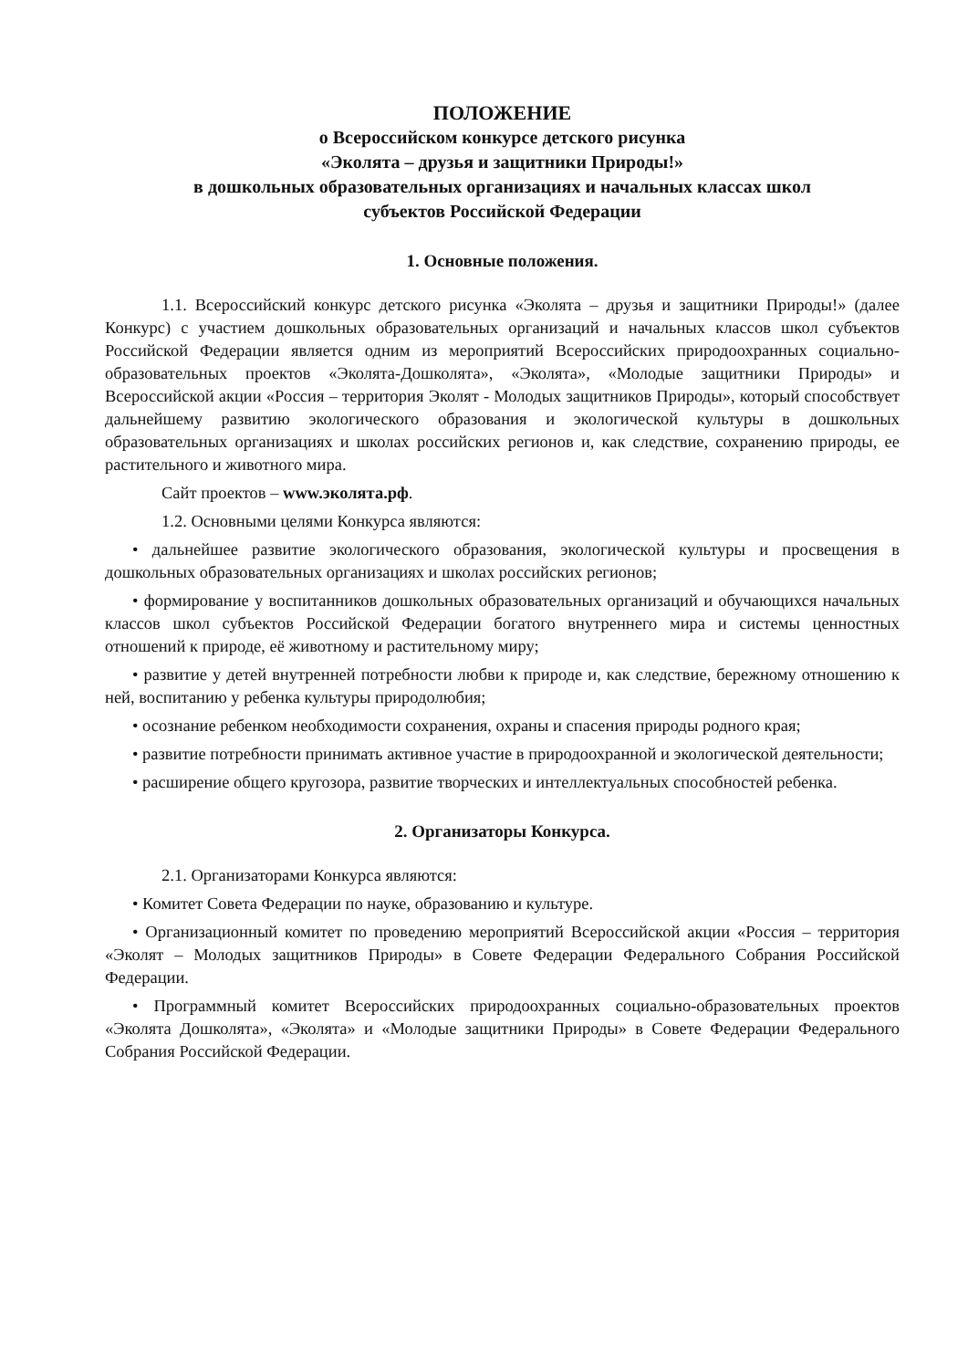ПОЛОЖЕНИЕ
о Всероссийском конкурсе детского рисунка
«Эколята – друзья и защитники Природы!»
в дошкольных образовательных организациях и начальных классах школ
субъектов Российской Федерации
1. Основные положения.
1.1. Всероссийский конкурс детского рисунка «Эколята – друзья и защитники Природы!» (далее Конкурс) с участием дошкольных образовательных организаций и начальных классов школ субъектов Российской Федерации является одним из мероприятий Всероссийских природоохранных социально-образовательных проектов «Эколята-Дошколята», «Эколята», «Молодые защитники Природы» и Всероссийской акции «Россия – территория Эколят - Молодых защитников Природы», который способствует дальнейшему развитию экологического образования и экологической культуры в дошкольных образовательных организациях и школах российских регионов и, как следствие, сохранению природы, ее растительного и животного мира.
Сайт проектов – www.эколята.рф.
1.2. Основными целями Конкурса являются:
• дальнейшее развитие экологического образования, экологической культуры и просвещения в дошкольных образовательных организациях и школах российских регионов;
• формирование у воспитанников дошкольных образовательных организаций и обучающихся начальных классов школ субъектов Российской Федерации богатого внутреннего мира и системы ценностных отношений к природе, её животному и растительному миру;
• развитие у детей внутренней потребности любви к природе и, как следствие, бережному отношению к ней, воспитанию у ребенка культуры природолюбия;
• осознание ребенком необходимости сохранения, охраны и спасения природы родного края;
• развитие потребности принимать активное участие в природоохранной и экологической деятельности;
• расширение общего кругозора, развитие творческих и интеллектуальных способностей ребенка.
2. Организаторы Конкурса.
2.1. Организаторами Конкурса являются:
• Комитет Совета Федерации по науке, образованию и культуре.
• Организационный комитет по проведению мероприятий Всероссийской акции «Россия – территория «Эколят – Молодых защитников Природы» в Совете Федерации Федерального Собрания Российской Федерации.
• Программный комитет Всероссийских природоохранных социально-образовательных проектов «Эколята Дошколята», «Эколята» и «Молодые защитники Природы» в Совете Федерации Федерального Собрания Российской Федерации.